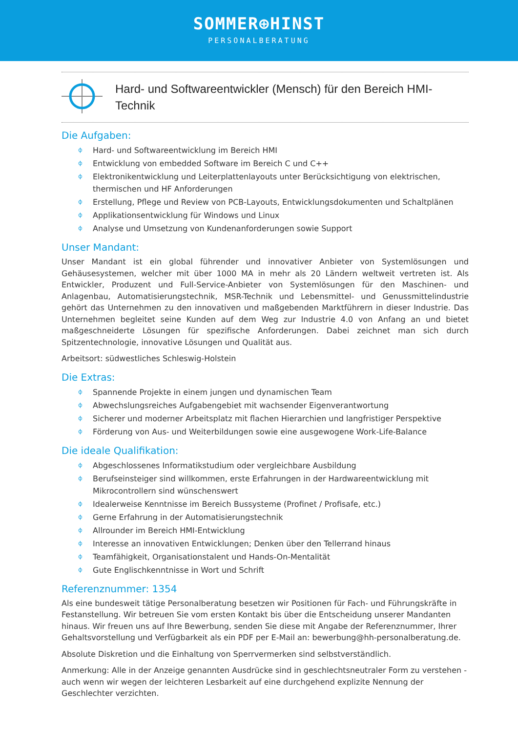SOMMER⊕HINST
PERSONALBERATUNG
Hard- und Softwareentwickler (Mensch) für den Bereich HMI-Technik
Die Aufgaben:
⌽ Hard- und Softwareentwicklung im Bereich HMI
⌽ Entwicklung von embedded Software im Bereich C und C++
⌽ Elektronikentwicklung und Leiterplattenlayouts unter Berücksichtigung von elektrischen, thermischen und HF Anforderungen
⌽ Erstellung, Pflege und Review von PCB-Layouts, Entwicklungsdokumenten und Schaltplänen
⌽ Applikationsentwicklung für Windows und Linux
⌽ Analyse und Umsetzung von Kundenanforderungen sowie Support
Unser Mandant:
Unser Mandant ist ein global führender und innovativer Anbieter von Systemlösungen und Gehäusesystemen, welcher mit über 1000 MA in mehr als 20 Ländern weltweit vertreten ist. Als Entwickler, Produzent und Full-Service-Anbieter von Systemlösungen für den Maschinen- und Anlagenbau, Automatisierungstechnik, MSR-Technik und Lebensmittel- und Genussmittelindustrie gehört das Unternehmen zu den innovativen und maßgebenden Marktführern in dieser Industrie. Das Unternehmen begleitet seine Kunden auf dem Weg zur Industrie 4.0 von Anfang an und bietet maßgeschneiderte Lösungen für spezifische Anforderungen. Dabei zeichnet man sich durch Spitzentechnologie, innovative Lösungen und Qualität aus.
Arbeitsort: südwestliches Schleswig-Holstein
Die Extras:
⌽ Spannende Projekte in einem jungen und dynamischen Team
⌽ Abwechslungsreiches Aufgabengebiet mit wachsender Eigenverantwortung
⌽ Sicherer und moderner Arbeitsplatz mit flachen Hierarchien und langfristiger Perspektive
⌽ Förderung von Aus- und Weiterbildungen sowie eine ausgewogene Work-Life-Balance
Die ideale Qualifikation:
⌽ Abgeschlossenes Informatikstudium oder vergleichbare Ausbildung
⌽ Berufseinsteiger sind willkommen, erste Erfahrungen in der Hardwareentwicklung mit Mikrocontrollern sind wünschenswert
⌽ Idealerweise Kenntnisse im Bereich Bussysteme (Profinet / Profisafe, etc.)
⌽ Gerne Erfahrung in der Automatisierungstechnik
⌽ Allrounder im Bereich HMI-Entwicklung
⌽ Interesse an innovativen Entwicklungen; Denken über den Tellerrand hinaus
⌽ Teamfähigkeit, Organisationstalent und Hands-On-Mentalität
⌽ Gute Englischkenntnisse in Wort und Schrift
Referenznummer: 1354
Als eine bundesweit tätige Personalberatung besetzen wir Positionen für Fach- und Führungskräfte in Festanstellung. Wir betreuen Sie vom ersten Kontakt bis über die Entscheidung unserer Mandanten hinaus. Wir freuen uns auf Ihre Bewerbung, senden Sie diese mit Angabe der Referenznummer, Ihrer Gehaltsvorstellung und Verfügbarkeit als ein PDF per E-Mail an: bewerbung@hh-personalberatung.de.
Absolute Diskretion und die Einhaltung von Sperrvermerken sind selbstverständlich.
Anmerkung: Alle in der Anzeige genannten Ausdrücke sind in geschlechtsneutraler Form zu verstehen - auch wenn wir wegen der leichteren Lesbarkeit auf eine durchgehend explizite Nennung der Geschlechter verzichten.